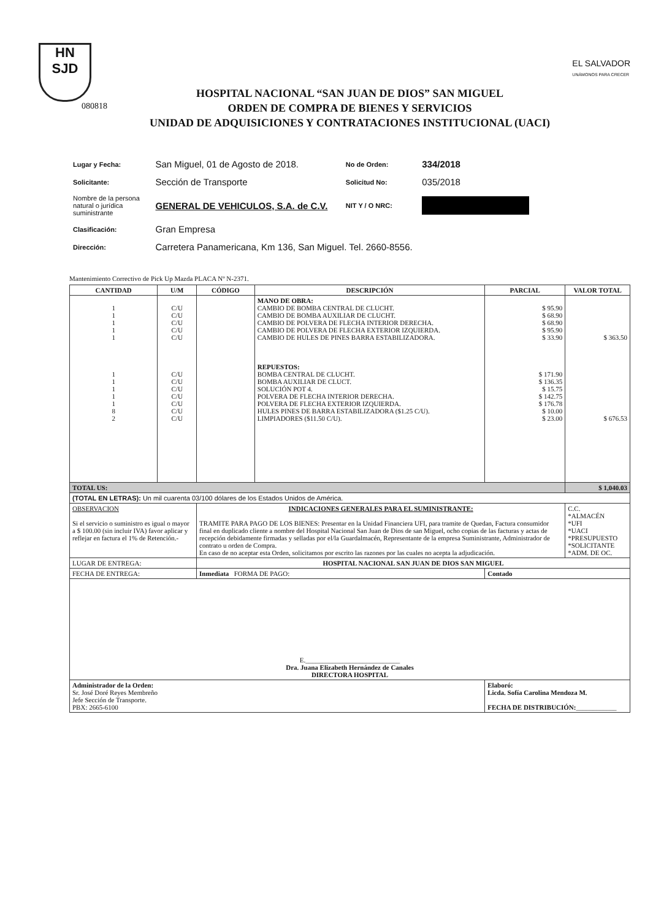HN
SJD
EL SALVADOR
UNÁMONOS PARA CRECER
080818
HOSPITAL NACIONAL “SAN JUAN DE DIOS” SAN MIGUEL
ORDEN DE COMPRA DE BIENES Y SERVICIOS
UNIDAD DE ADQUISICIONES Y CONTRATACIONES INSTITUCIONAL (UACI)
| Lugar y Fecha: | San Miguel, 01 de Agosto de 2018. | No de Orden: | 334/2018 |
| Solicitante: | Sección de Transporte | Solicitud No: | 035/2018 |
| Nombre de la persona natural o jurídica suministrante | GENERAL DE VEHICULOS, S.A. de C.V. | NIT Y / O NRC: | |
| Clasificación: | Gran Empresa | | |
| Dirección: | Carretera Panamericana, Km 136, San Miguel. Tel. 2660-8556. | | |
Mantenimiento Correctivo de Pick Up Mazda PLACA Nº N-2371.
| CANTIDAD | U/M | CÓDIGO | DESCRIPCIÓN | PARCIAL | VALOR TOTAL |
| --- | --- | --- | --- | --- | --- |
| 1 1 1 1 1 1 1 1 1 1 8 2 | C/U C/U C/U C/U C/U C/U C/U C/U C/U C/U C/U C/U | | MANO DE OBRA: CAMBIO DE BOMBA CENTRAL DE CLUCHT. CAMBIO DE BOMBA AUXILIAR DE CLUCHT. CAMBIO DE POLVERA DE FLECHA INTERIOR DERECHA. CAMBIO DE POLVERA DE FLECHA EXTERIOR IZQUIERDA. CAMBIO DE HULES DE PINES BARRA ESTABILIZADORA. REPUESTOS: BOMBA CENTRAL DE CLUCHT. BOMBA AUXILIAR DE CLUCT. SOLUCIÓN POT 4. POLVERA DE FLECHA INTERIOR DERECHA. POLVERA DE FLECHA EXTERIOR IZQUIERDA. HULES PINES DE BARRA ESTABILIZADORA ($1.25 C/U). LIMPIADORES ($11.50 C/U). | $ 95.90 $ 68.90 $ 68.90 $ 95.90 $ 33.90 $ 171.90 $ 136.35 $ 15.75 $ 142.75 $ 176.78 $ 10.00 $ 23.00 | $ 363.50 $ 676.53 |
| TOTAL US: | | | | | $ 1,040.03 |
| (TOTAL EN LETRAS): Un mil cuarenta 03/100 dólares de los Estados Unidos de América. | | | | | |
| OBSERVACION Si el servicio o suministro es igual o mayor a $ 100.00 (sin incluir IVA) favor aplicar y reflejar en factura el 1% de Retención.- | | INDICACIONES GENERALES PARA EL SUMINISTRANTE: TRAMITE PARA PAGO DE LOS BIENES: Presentar en la Unidad Financiera UFI, para tramite de Quedan, Factura consumidor final en duplicado cliente a nombre del Hospital Nacional San Juan de Dios de san Miguel, ocho copias de las facturas y actas de recepción debidamente firmadas y selladas por el/la Guardalmacén, Representante de la empresa Suministrante, Administrador de contrato u orden de Compra. En caso de no aceptar esta Orden, solicitamos por escrito las razones por las cuales no acepta la adjudicación. | | | C.C. *ALMACÉN *UFI *UACI *PRESUPUESTO *SOLICITANTE *ADM. DE OC. |
| LUGAR DE ENTREGA: | | HOSPITAL NACIONAL SAN JUAN DE DIOS SAN MIGUEL | | | |
| FECHA DE ENTREGA: | | Inmediata FORMA DE PAGO: | | Contado | |
| E.____________________________ Dra. Juana Elizabeth Hernández de Canales DIRECTORA HOSPITAL | | | | | |
| Administrador de la Orden: Sr. José Doré Reyes Membreño Jefe Sección de Transporte. PBX: 2665-6100 | | | | Elaboró: Licda. Sofía Carolina Mendoza M. FECHA DE DISTRIBUCIÓN: ____________ | |